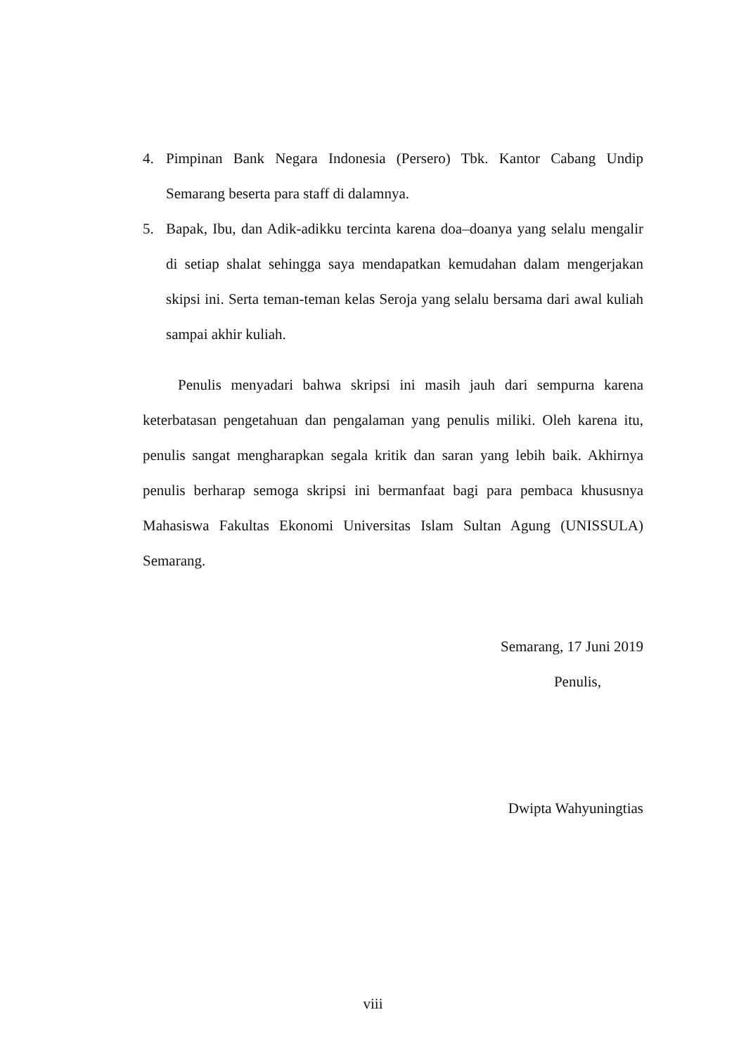4. Pimpinan Bank Negara Indonesia (Persero) Tbk. Kantor Cabang Undip Semarang beserta para staff di dalamnya.
5. Bapak, Ibu, dan Adik-adikku tercinta karena doa–doanya yang selalu mengalir di setiap shalat sehingga saya mendapatkan kemudahan dalam mengerjakan skipsi ini. Serta teman-teman kelas Seroja yang selalu bersama dari awal kuliah sampai akhir kuliah.
Penulis menyadari bahwa skripsi ini masih jauh dari sempurna karena keterbatasan pengetahuan dan pengalaman yang penulis miliki. Oleh karena itu, penulis sangat mengharapkan segala kritik dan saran yang lebih baik. Akhirnya penulis berharap semoga skripsi ini bermanfaat bagi para pembaca khususnya Mahasiswa Fakultas Ekonomi Universitas Islam Sultan Agung (UNISSULA) Semarang.
Semarang, 17 Juni 2019
Penulis,
Dwipta Wahyuningtias
viii